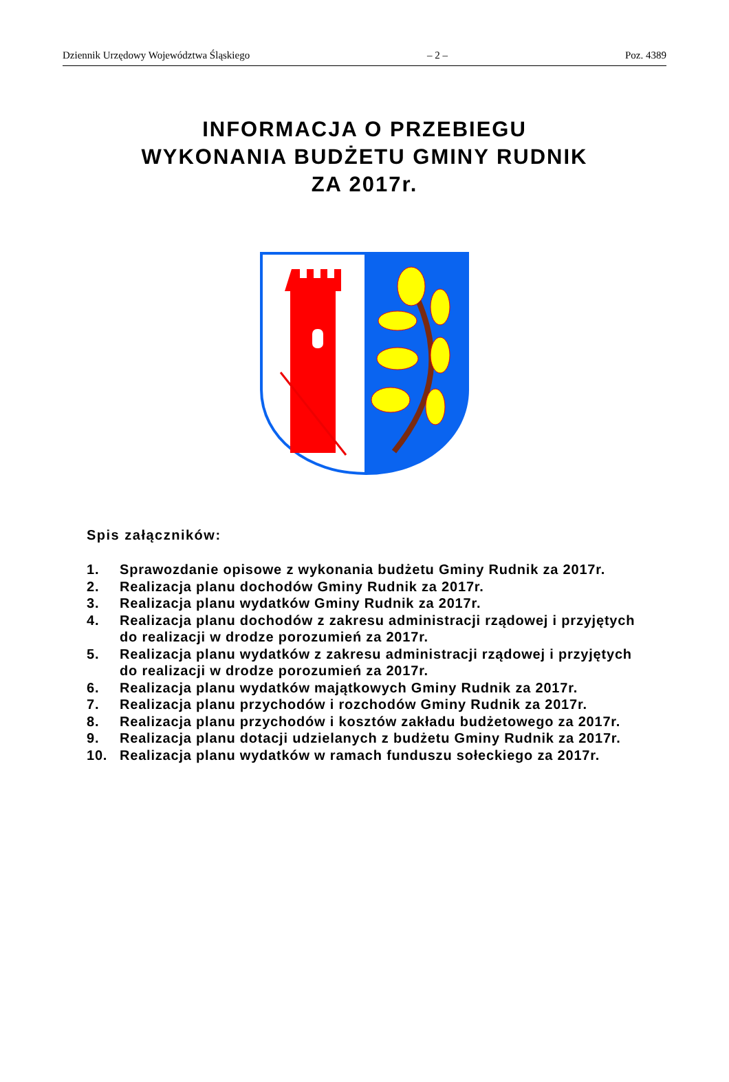Dziennik Urzędowy Województwa Śląskiego – 2 – Poz. 4389
INFORMACJA O PRZEBIEGU
WYKONANIA BUDŻETU GMINY RUDNIK
ZA 2017r.
Spis załączników:
1. Sprawozdanie opisowe z wykonania budżetu Gminy Rudnik za 2017r.
2. Realizacja planu dochodów Gminy Rudnik za 2017r.
3. Realizacja planu wydatków Gminy Rudnik za 2017r.
4. Realizacja planu dochodów z zakresu administracji rządowej i przyjętych do realizacji w drodze porozumień za 2017r.
5. Realizacja planu wydatków z zakresu administracji rządowej i przyjętych do realizacji w drodze porozumień za 2017r.
6. Realizacja planu wydatków majątkowych Gminy Rudnik za 2017r.
7. Realizacja planu przychodów i rozchodów Gminy Rudnik za 2017r.
8. Realizacja planu przychodów i kosztów zakładu budżetowego za 2017r.
9. Realizacja planu dotacji udzielanych z budżetu Gminy Rudnik za 2017r.
10. Realizacja planu wydatków w ramach funduszu sołeckiego za 2017r.